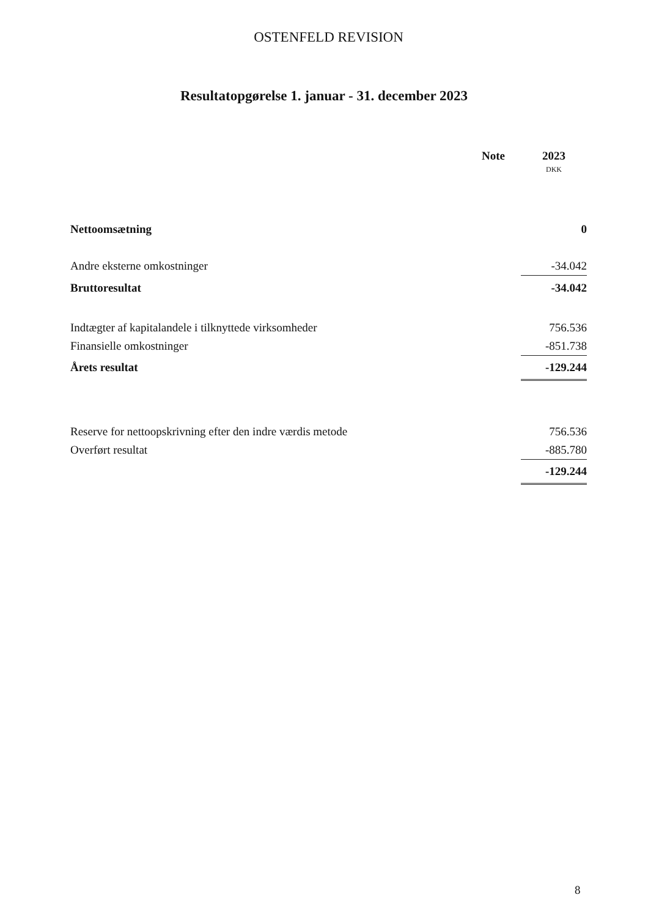OSTENFELD REVISION
Resultatopgørelse 1. januar - 31. december 2023
| | Note | 2023 |
| --- | --- | --- |
| | | DKK |
| Nettoomsætning | | 0 |
| Andre eksterne omkostninger | | -34.042 |
| Bruttoresultat | | -34.042 |
| Indtægter af kapitalandele i tilknyttede virksomheder | | 756.536 |
| Finansielle omkostninger | | -851.738 |
| Årets resultat | | -129.244 |
| Reserve for nettoopskrivning efter den indre værdis metode | | 756.536 |
| Overført resultat | | -885.780 |
| | | -129.244 |
8